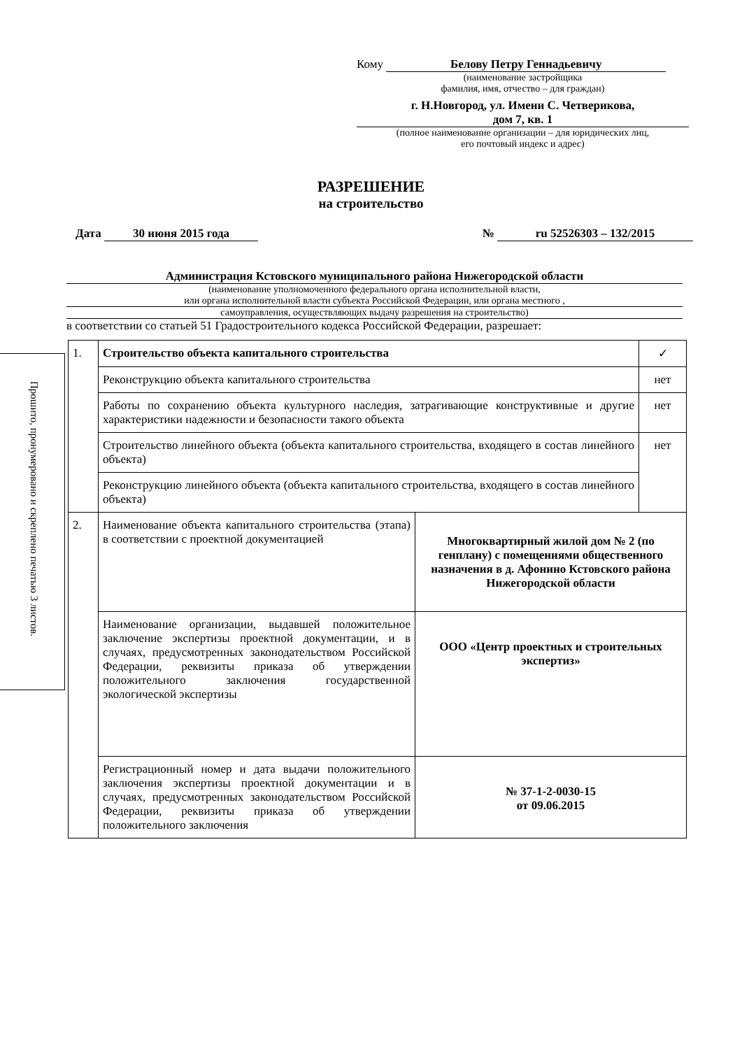Прошито, пронумеровано и скреплено печатью 3 листов.
Кому Белову Петру Геннадьевичу
(наименование застройщика
фамилия, имя, отчество – для граждан)
г. Н.Новгород, ул. Имени С. Четверикова,
дом 7, кв. 1
(полное наименование организации – для юридических лиц,
его почтовый индекс и адрес)
РАЗРЕШЕНИЕ
на строительство
Дата 30 июня 2015 года № ru 52526303 – 132/2015
Администрация Кстовского муниципального района Нижегородской области
(наименование уполномоченного федерального органа исполнительной власти,
или органа исполнительной власти субъекта Российской Федерации, или органа местного ,
самоуправления, осуществляющих выдачу разрешения на строительство)
в соответствии со статьей 51 Градостроительного кодекса Российской Федерации, разрешает:
| 1. | Строительство объекта капитального строительства | | ✓ |
| | Реконструкцию объекта капитального строительства | | нет |
| | Работы по сохранению объекта культурного наследия, затрагивающие конструктивные и другие характеристики надежности и безопасности такого объекта | | нет |
| | Строительство линейного объекта (объекта капитального строительства, входящего в состав линейного объекта) | | нет |
| | Реконструкцию линейного объекта (объекта капитального строительства, входящего в состав линейного объекта) | | |
| 2. | Наименование объекта капитального строительства (этапа) в соответствии с проектной документацией | Многоквартирный жилой дом № 2 (по генплану) с помещениями общественного назначения в д. Афонино Кстовского района Нижегородской области | |
| | Наименование организации, выдавшей положительное заключение экспертизы проектной документации, и в случаях, предусмотренных законодательством Российской Федерации, реквизиты приказа об утверждении положительного заключения государственной экологической экспертизы | ООО «Центр проектных и строительных экспертиз» | |
| | Регистрационный номер и дата выдачи положительного заключения экспертизы проектной документации и в случаях, предусмотренных законодательством Российской Федерации, реквизиты приказа об утверждении положительного заключения | № 37-1-2-0030-15 от 09.06.2015 | |